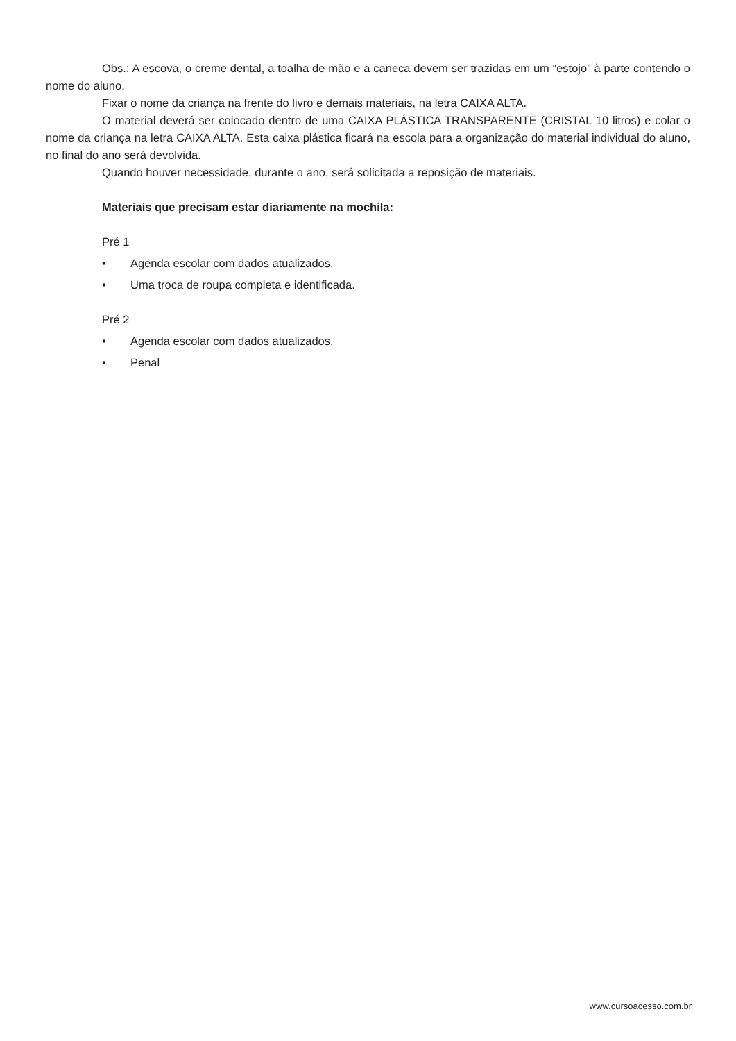Obs.: A escova, o creme dental, a toalha de mão e a caneca devem ser trazidas em um “estojo” à parte contendo o nome do aluno.
Fixar o nome da criança na frente do livro e demais materiais, na letra CAIXA ALTA.
O material deverá ser colocado dentro de uma CAIXA PLÁSTICA TRANSPARENTE (CRISTAL 10 litros) e colar o nome da criança na letra CAIXA ALTA. Esta caixa plástica ficará na escola para a organização do material individual do aluno, no final do ano será devolvida.
Quando houver necessidade, durante o ano, será solicitada a reposição de materiais.
Materiais que precisam estar diariamente na mochila:
Pré 1
• Agenda escolar com dados atualizados.
• Uma troca de roupa completa e identificada.
Pré 2
• Agenda escolar com dados atualizados.
• Penal
www.cursoacesso.com.br